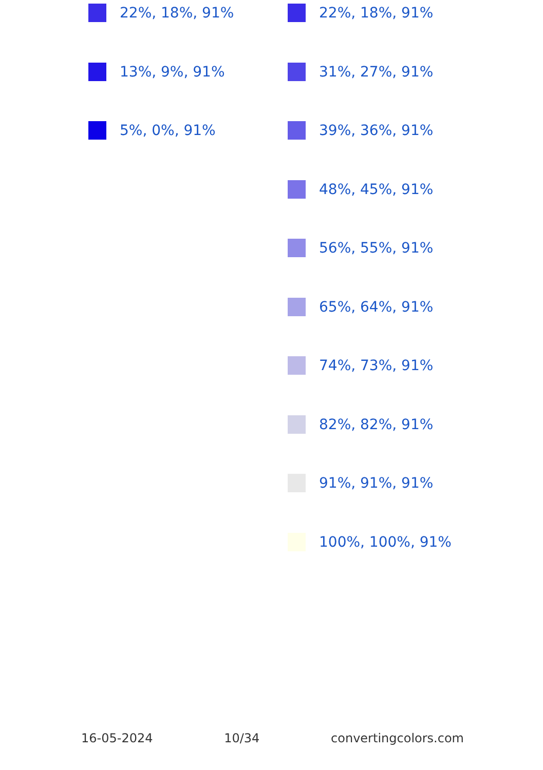22%, 18%, 91%
13%, 9%, 91%
5%, 0%, 91%
22%, 18%, 91%
31%, 27%, 91%
39%, 36%, 91%
48%, 45%, 91%
56%, 55%, 91%
65%, 64%, 91%
74%, 73%, 91%
82%, 82%, 91%
91%, 91%, 91%
100%, 100%, 91%
16-05-2024 10/34 convertingcolors.com